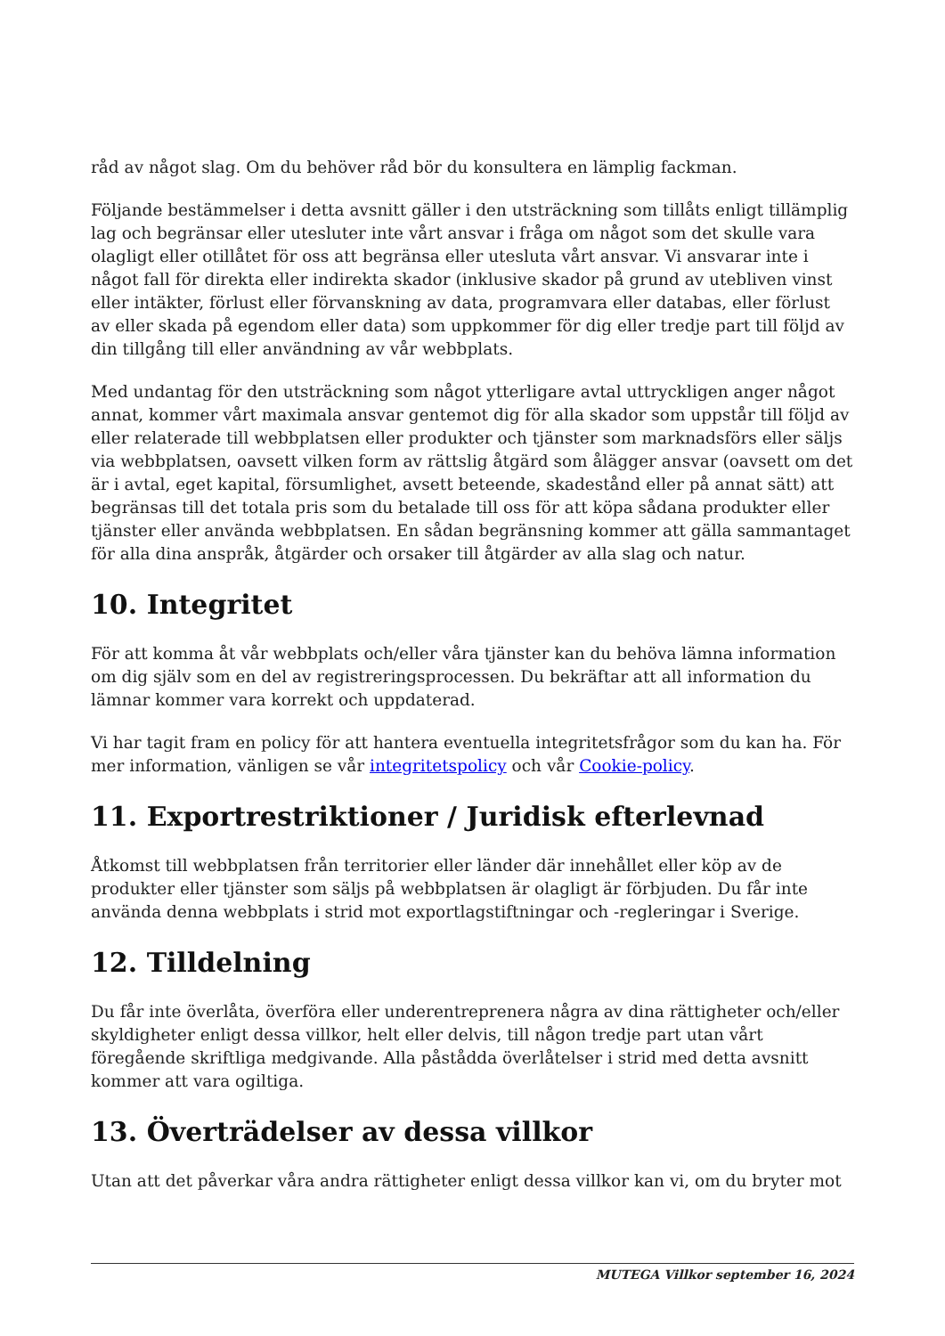råd av något slag. Om du behöver råd bör du konsultera en lämplig fackman.
Följande bestämmelser i detta avsnitt gäller i den utsträckning som tillåts enligt tillämplig lag och begränsar eller utesluter inte vårt ansvar i fråga om något som det skulle vara olagligt eller otillåtet för oss att begränsa eller utesluta vårt ansvar. Vi ansvarar inte i något fall för direkta eller indirekta skador (inklusive skador på grund av utebliven vinst eller intäkter, förlust eller förvanskning av data, programvara eller databas, eller förlust av eller skada på egendom eller data) som uppkommer för dig eller tredje part till följd av din tillgång till eller användning av vår webbplats.
Med undantag för den utsträckning som något ytterligare avtal uttryckligen anger något annat, kommer vårt maximala ansvar gentemot dig för alla skador som uppstår till följd av eller relaterade till webbplatsen eller produkter och tjänster som marknadsförs eller säljs via webbplatsen, oavsett vilken form av rättslig åtgärd som ålägger ansvar (oavsett om det är i avtal, eget kapital, försumlighet, avsett beteende, skadestånd eller på annat sätt) att begränsas till det totala pris som du betalade till oss för att köpa sådana produkter eller tjänster eller använda webbplatsen. En sådan begränsning kommer att gälla sammantaget för alla dina anspråk, åtgärder och orsaker till åtgärder av alla slag och natur.
10. Integritet
För att komma åt vår webbplats och/eller våra tjänster kan du behöva lämna information om dig själv som en del av registreringsprocessen. Du bekräftar att all information du lämnar kommer vara korrekt och uppdaterad.
Vi har tagit fram en policy för att hantera eventuella integritetsfrågor som du kan ha. För mer information, vänligen se vår integritetspolicy och vår Cookie-policy.
11. Exportrestriktioner / Juridisk efterlevnad
Åtkomst till webbplatsen från territorier eller länder där innehållet eller köp av de produkter eller tjänster som säljs på webbplatsen är olagligt är förbjuden. Du får inte använda denna webbplats i strid mot exportlagstiftningar och -regleringar i Sverige.
12. Tilldelning
Du får inte överlåta, överföra eller underentreprenera några av dina rättigheter och/eller skyldigheter enligt dessa villkor, helt eller delvis, till någon tredje part utan vårt föregående skriftliga medgivande. Alla påstådda överlåtelser i strid med detta avsnitt kommer att vara ogiltiga.
13. Överträdelser av dessa villkor
Utan att det påverkar våra andra rättigheter enligt dessa villkor kan vi, om du bryter mot
MUTEGA Villkor september 16, 2024